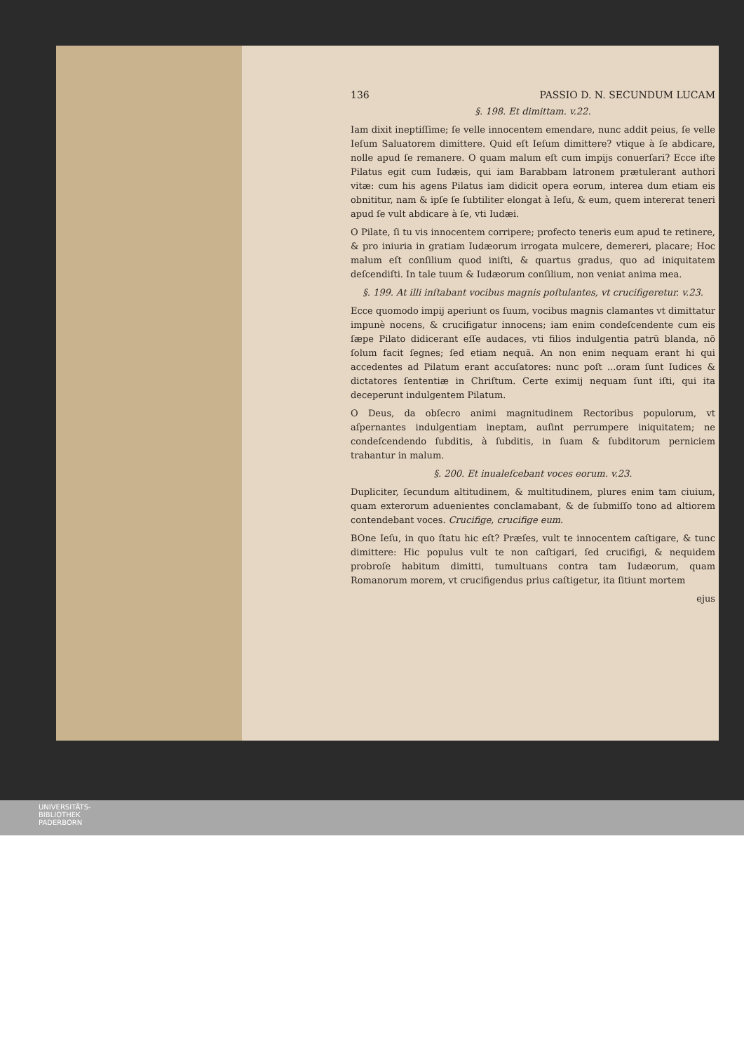136 PASSIO D. N. SECUNDUM LUCAM
§. 198. Et dimittam. v.22.
Iam dixit ineptiſſime; ſe velle innocentem emendare, nunc addit peius, ſe velle Ieſum Saluatorem dimittere. Quid eſt Ieſum dimittere? vtique à ſe abdicare, nolle apud ſe remanere. O quam malum eſt cum impijs conuerſari? Ecce iſte Pilatus egit cum Iudæis, qui iam Barabbam latronem prætulerant authori vitæ: cum his agens Pilatus iam didicit opera eorum, interea dum etiam eis obnititur, nam & ipſe ſe ſubtiliter elongat à Ieſu, & eum, quem intererat teneri apud ſe vult abdicare à ſe, vti Iudæi.
O Pilate, ſi tu vis innocentem corripere; profecto teneris eum apud te retinere, & pro iniuria in gratiam Iudæorum irrogata mulcere, demereri, placare; Hoc malum eſt conſilium quod iniſti, & quartus gradus, quo ad iniquitatem deſcendiſti. In tale tuum & Iudæorum conſilium, non veniat anima mea.
§. 199. At illi inſtabant vocibus magnis poſtulantes, vt crucifigeretur. v.23.
Ecce quomodo impij aperiunt os ſuum, vocibus magnis clamantes vt dimittatur impunè nocens, & crucifigatur innocens; iam enim condeſcendente cum eis ſæpe Pilato didicerant eſſe audaces, vti filios indulgentia patrũ blanda, nõ ſolum facit ſegnes; ſed etiam nequã. An non enim nequam erant hi qui accedentes ad Pilatum erant accuſatores: nunc poſt ...oram ſunt Iudices & dictatores ſententiæ in Chriſtum. Certe eximij nequam ſunt iſti, qui ita deceperunt indulgentem Pilatum.
O Deus, da obſecro animi magnitudinem Rectoribus populorum, vt aſpernantes indulgentiam ineptam, auſint perrumpere iniquitatem; ne condeſcendendo ſubditis, à ſubditis, in ſuam & ſubditorum perniciem trahantur in malum.
§. 200. Et inualeſcebant voces eorum. v.23.
Dupliciter, ſecundum altitudinem, & multitudinem, plures enim tam ciuium, quam exterorum aduenientes conclamabant, & de ſubmiſſo tono ad altiorem contendebant voces. Crucifige, crucifige eum.
BOne Ieſu, in quo ſtatu hic eſt? Præſes, vult te innocentem caſtigare, & tunc dimittere: Hic populus vult te non caſtigari, ſed crucifigi, & nequidem probroſe habitum dimitti, tumultuans contra tam Iudæorum, quam Romanorum morem, vt crucifigendus prius caſtigetur, ita ſitiunt mortem
ejus
UNIVERSITÄTS-
BIBLIOTHEK
PADERBORN